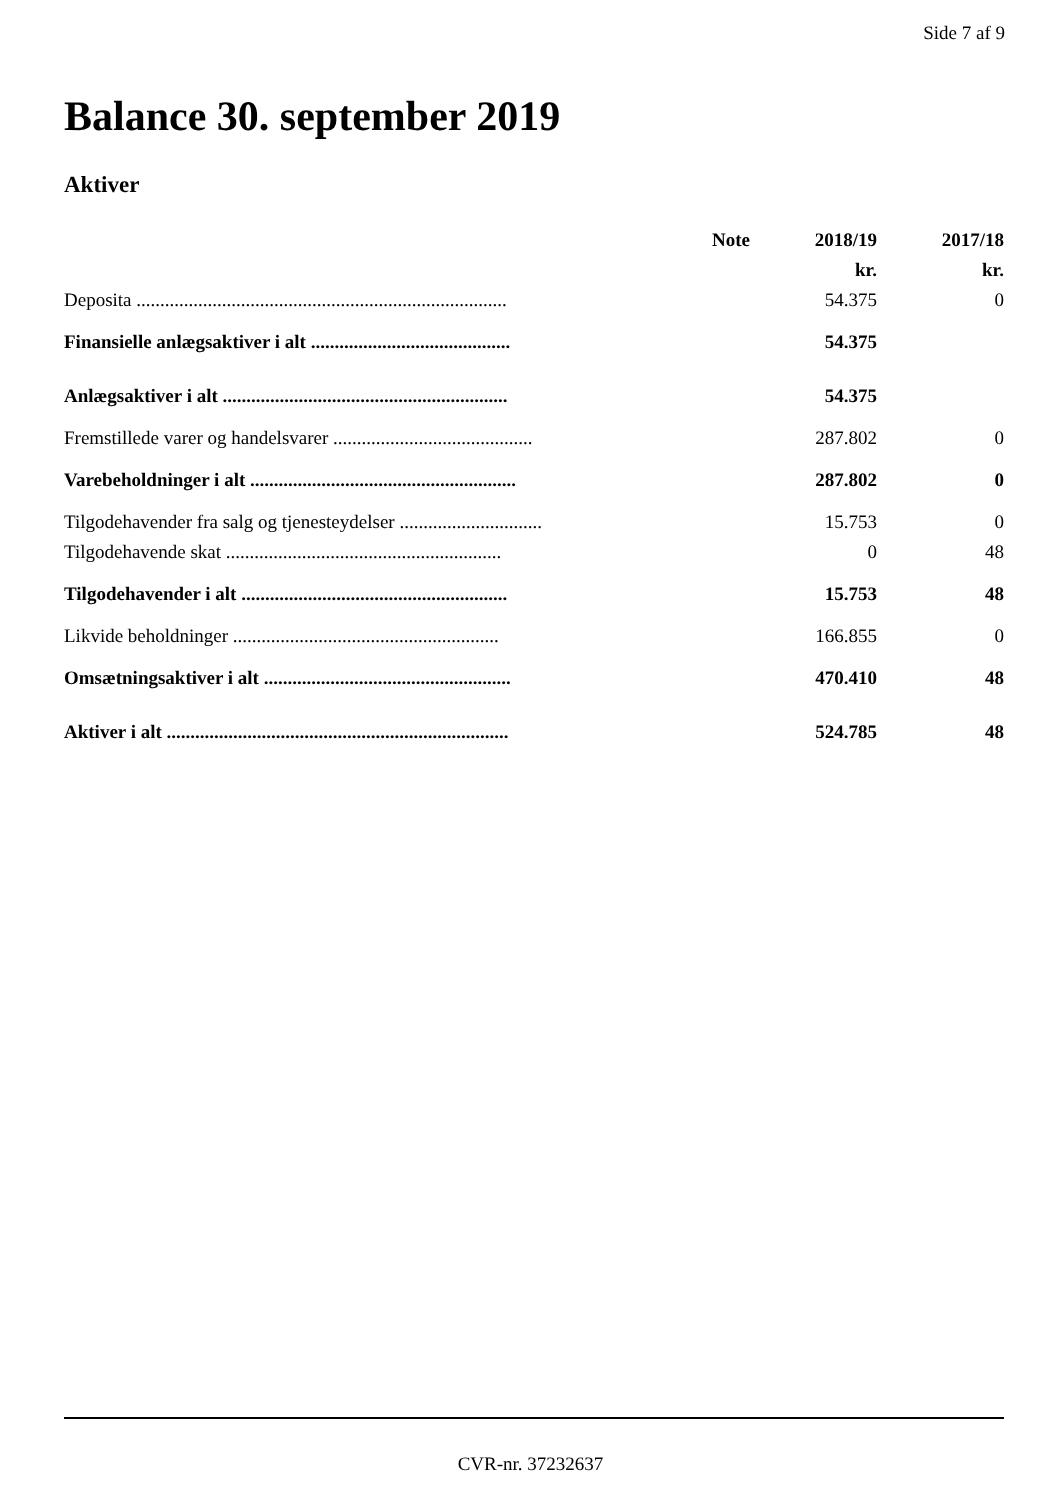Side 7 af 9
Balance 30. september 2019
Aktiver
| | Note | 2018/19 | 2017/18 |
| --- | --- | --- | --- |
| | | kr. | kr. |
| Deposita .............................................................................. | | 54.375 | 0 |
| Finansielle anlægsaktiver i alt .......................................... | | 54.375 | |
| Anlægsaktiver i alt ............................................................ | | 54.375 | |
| Fremstillede varer og handelsvarer .......................................... | | 287.802 | 0 |
| Varebeholdninger i alt ........................................................ | | 287.802 | 0 |
| Tilgodehavender fra salg og tjenesteydelser .............................. | | 15.753 | 0 |
| Tilgodehavende skat .......................................................... | | 0 | 48 |
| Tilgodehavender i alt ........................................................ | | 15.753 | 48 |
| Likvide beholdninger ........................................................ | | 166.855 | 0 |
| Omsætningsaktiver i alt .................................................... | | 470.410 | 48 |
| Aktiver i alt ........................................................................ | | 524.785 | 48 |
CVR-nr. 37232637